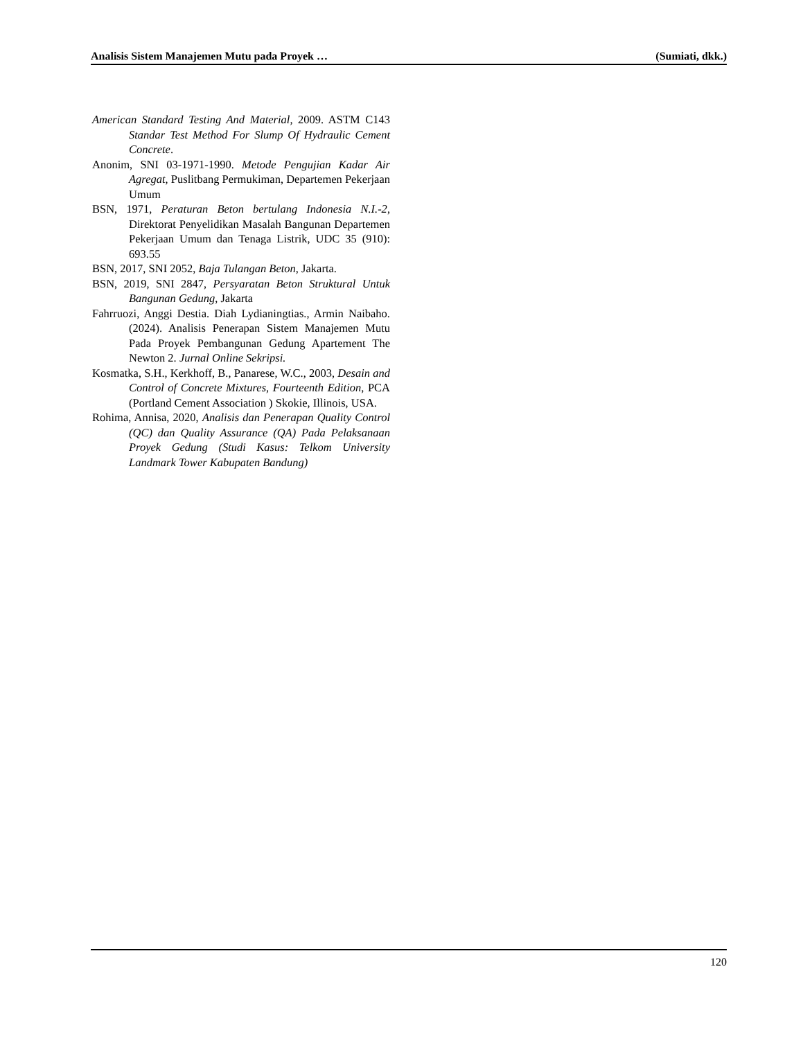Analisis Sistem Manajemen Mutu pada Proyek … (Sumiati, dkk.)
American Standard Testing And Material, 2009. ASTM C143 Standar Test Method For Slump Of Hydraulic Cement Concrete.
Anonim, SNI 03-1971-1990. Metode Pengujian Kadar Air Agregat, Puslitbang Permukiman, Departemen Pekerjaan Umum
BSN, 1971, Peraturan Beton bertulang Indonesia N.I.-2, Direktorat Penyelidikan Masalah Bangunan Departemen Pekerjaan Umum dan Tenaga Listrik, UDC 35 (910): 693.55
BSN, 2017, SNI 2052, Baja Tulangan Beton, Jakarta.
BSN, 2019, SNI 2847, Persyaratan Beton Struktural Untuk Bangunan Gedung, Jakarta
Fahrruozi, Anggi Destia. Diah Lydianingtias., Armin Naibaho. (2024). Analisis Penerapan Sistem Manajemen Mutu Pada Proyek Pembangunan Gedung Apartement The Newton 2. Jurnal Online Sekripsi.
Kosmatka, S.H., Kerkhoff, B., Panarese, W.C., 2003, Desain and Control of Concrete Mixtures, Fourteenth Edition, PCA (Portland Cement Association ) Skokie, Illinois, USA.
Rohima, Annisa, 2020, Analisis dan Penerapan Quality Control (QC) dan Quality Assurance (QA) Pada Pelaksanaan Proyek Gedung (Studi Kasus: Telkom University Landmark Tower Kabupaten Bandung)
120